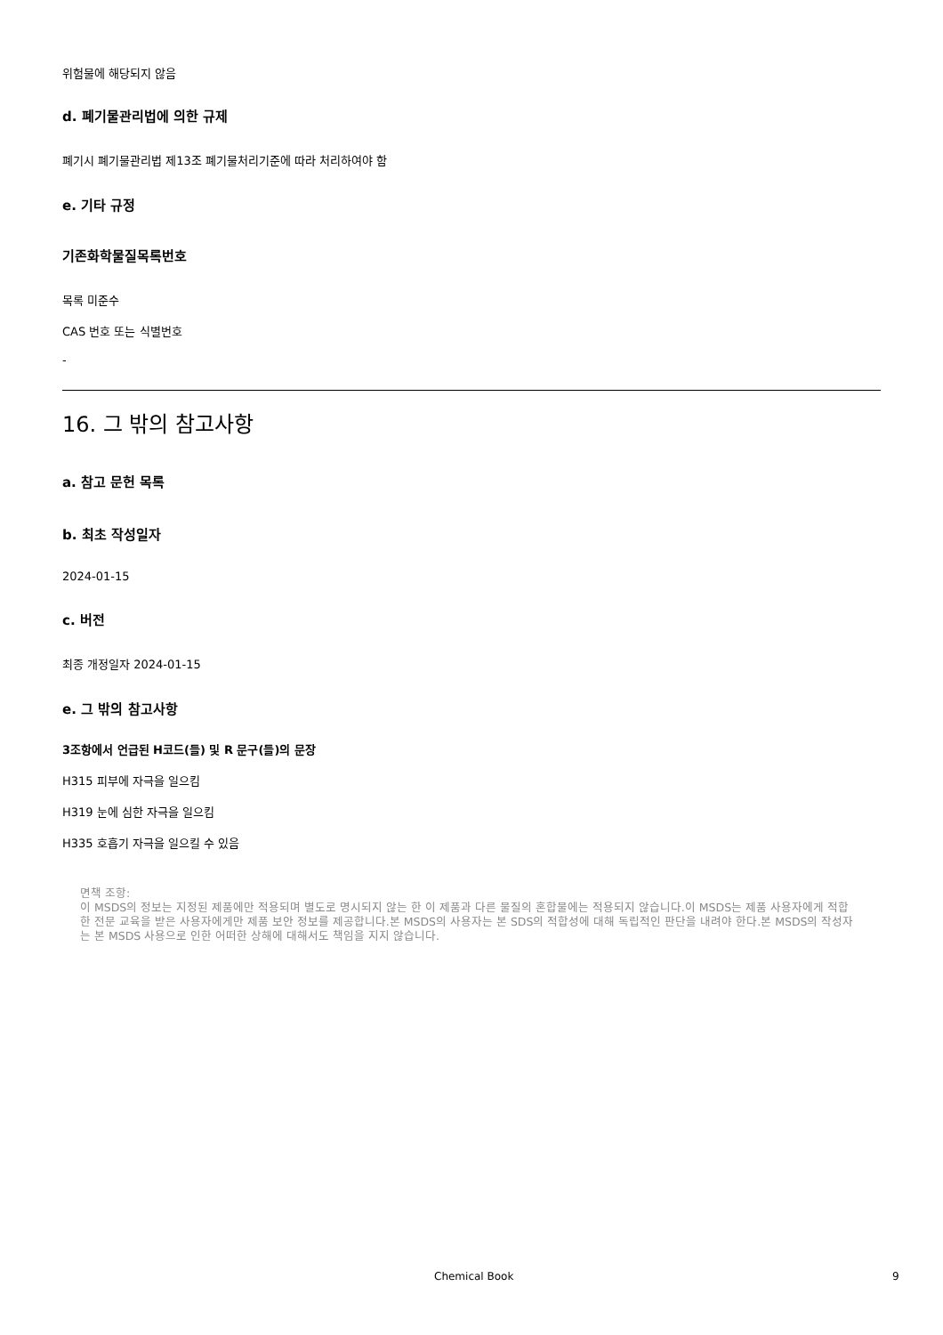위험물에 해당되지 않음
d. 폐기물관리법에 의한 규제
폐기시 폐기물관리법 제13조 폐기물처리기준에 따라 처리하여야 함
e. 기타 규정
기존화학물질목록번호
목록 미준수
CAS 번호 또는 식별번호
-
16. 그 밖의 참고사항
a. 참고 문헌 목록
b. 최초 작성일자
2024-01-15
c. 버전
최종 개정일자 2024-01-15
e. 그 밖의 참고사항
3조항에서 언급된 H코드(들) 및 R 문구(들)의 문장
H315 피부에 자극을 일으킴
H319 눈에 심한 자극을 일으킴
H335 호흡기 자극을 일으킬 수 있음
면책 조항:
이 MSDS의 정보는 지정된 제품에만 적용되며 별도로 명시되지 않는 한 이 제품과 다른 물질의 혼합물에는 적용되지 않습니다.이 MSDS는 제품 사용자에게 적합한 전문 교육을 받은 사용자에게만 제품 보안 정보를 제공합니다.본 MSDS의 사용자는 본 SDS의 적합성에 대해 독립적인 판단을 내려야 한다.본 MSDS의 작성자는 본 MSDS 사용으로 인한 어떠한 상해에 대해서도 책임을 지지 않습니다.
Chemical Book 9